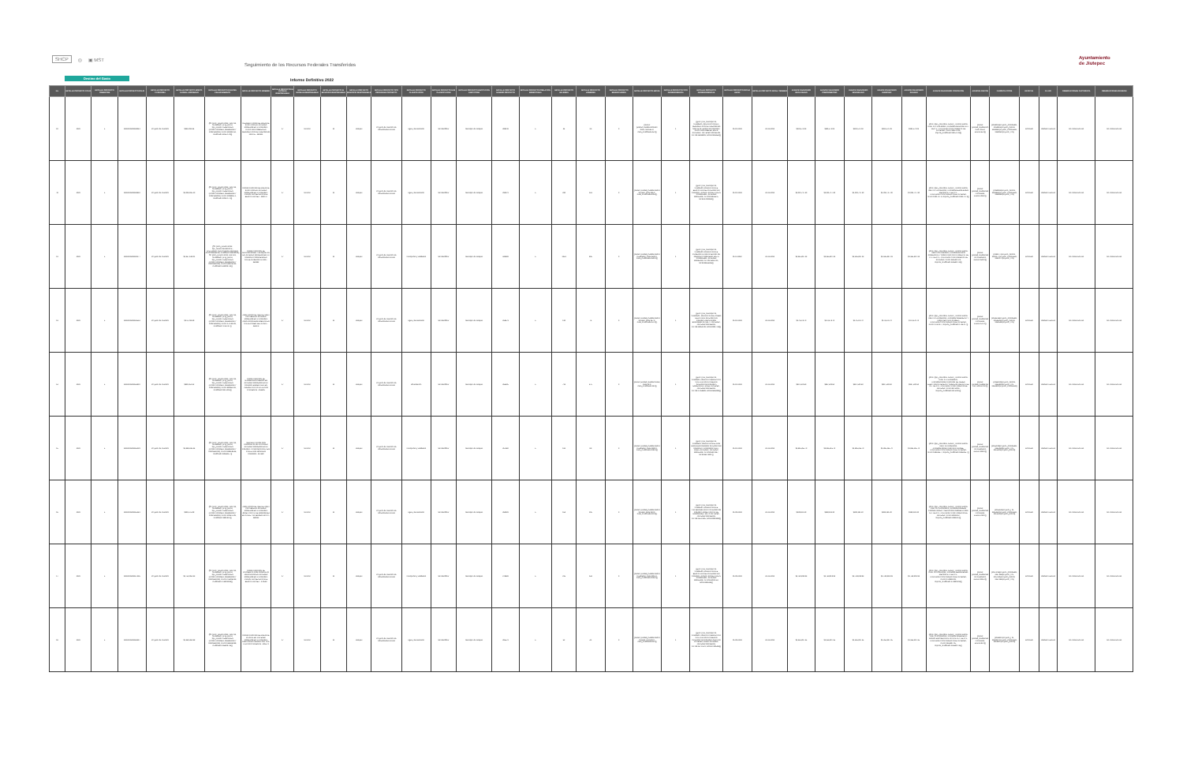SHCP ◎ ▣ MST
Seguimiento de los Recursos Federales Transferidos
Destino del Gasto Informe Definitivo 2022
Ayuntamiento
de Jiutepec
| No. | DETALLE PROYECTO CICLO | DETALLE PROYECTO TRIMESTRE | DETALLE PROYECTO FOLIO | DETALLE PROYECTO CATEGORIA | DETALLE PROYECTO MONTO GLOBAL APROBADO | DETALLE PROYECTO FUENTES FINANCIAMIENTO | DETALLE PROYECTO NOMBRE | DETALLE PROYECTO ID ENTIDAD RESPONSABLE | DETALLE PROYECTO ENTIDAD RESPONSABLE | DETALLE PROYECTO ID MUNICIPIO RESPONSABLE | DETALLE PROYECTO MUNICIPIO RESPONSABLE | DETALLE PROYECTO TIPO PROGRAMA PROYECTO | DETALLE PROYECTO CLASIFICACION | DETALLE PROYECTO SUB CLASIFICACION | DETALLE PROYECTO INSTITUCION EJECUTORA | DETALLE PROYECTO NUMERO PROYECTO | DETALLE PROYECTO POBLACION BENEFICIADA | DETALLE PROYECTO MUJERES | DETALLE PROYECTO HOMBRES | DETALLE PROYECTO BENEFICIARIOS | DETALLE PROYECTO METAS | DETALLE PROYECTO TIPO GEOREFERENCIA | DETALLE PROYECTO GEOREFERENCIAS | DETALLE PROYECTO FECHA INICIO | DETALLE PROYECTO FECHA TERMINO | AVANCE FINANCIERO RECAUDADO | AVANCE FINANCIERO COMPROMETIDO | AVANCE FINANCIERO DEVENGADO | AVANCE FINANCIERO EJERCIDO | AVANCE FINANCIERO PAGADO | AVANCE FINANCIERO CONTRATOS | AVANCES FISICOS | CARPETA FOTOS | ESTATUS | FLUJO | OBSERVACIONES CAPTURISTA | OBSERVACIONES REVISION |
| --- | --- | --- | --- | --- | --- | --- | --- | --- | --- | --- | --- | --- | --- | --- | --- | --- | --- | --- | --- | --- | --- | --- | --- | --- | --- | --- | --- | --- | --- | --- | --- | --- | --- | --- | --- | --- | --- |
| 10 | 2022 | 5 | MOR220402169061 | Proyecto de inversión | $282,292.34 | {ff1: {ciclo_recurso:2022, ramo:33, modalidad:I, prog_pres:4, tipo_recurso:FEDERALES (APORTACIONES, SUBSIDIOS Y CONVENIOS), monto:282292.34, modificado:281571.03}} | REHABILITACION DE DRENAJE SANITARIO EN JIUTEPEC MORELOS EN LA COLONIA CIVAC LOS ROBLES EN SEGUNDA PRIVADA DIECIOCHO NORTE - 289311 | 17 | Morelos | 11 | Jiutepec | Proyecto de Inversión de Infraestructura Social | Agua y saneamiento | Sin identificar | Municipio de Jiutepec | 289311 | 5 | 34 | 23 | 0 | {meta1: {unidad_medida:Kilómetro lineal, meta:45.0, meta_modificada:45.0}} | 1 | {geo1: {cve_municipio:11, localidad:1, direccion:PRIVADA SEGUNDA PRIVADA DIECIOCHO NORTE INTERIOR SN COLONIA CIVAC LOS ROBLES, 62578 JIUTEPEC, JIUTEPEC MORELOS, lon:-99.16693903, lat:18.92184522}} | 01-10-2022 | 31-12-2022 | $281,571.03 | $281,571.03 | $281,571.03 | $281,571.03 | $281,571.03 | {ctto1: {tipo_obra:Obra, numero_contrato:DNPS-R33-FIII-A.D.013/2022, contratista:MULCOSA S.A. DE C.V., convocante:AYUNTAMIENTO DE JIUTEPEC, monto:281571.03, importe_modificado:281571.03}} | {meta1: {unidad_medida:Kilómetro lineal, avance:45.0}} | {2169061/proyecto_PROCESO, 2169061/proyecto_INICIO, 2169061/proyecto_PROCESO, 2169061/proyecto_FIN} | Terminado | Validado avances | Sin observaciones | Sin observaciones |
| 11 | 2022 | 5 | MOR220402169832 | Proyecto de inversión | $1,093,825.10 | {ff1: {ciclo_recurso:2022, ramo:33, modalidad:I, prog_pres:4, tipo_recurso:FEDERALES (APORTACIONES, SUBSIDIOS Y CONVENIOS), monto:1093825.1, modificado:1091717.3}} | CONSTRUCCION DE DRENAJE SANITARIO EN JIUTEPEC MORELOS EN LA COLONIA JARDIN JUAREZ EN CALLE BENITO JUAREZ - 293072 | 17 | Morelos | 11 | Jiutepec | Proyecto de Inversión de Infraestructura Social | Agua y saneamiento | Sin identificar | Municipio de Jiutepec | 293072 | 5 | 230 | 153 | 0 | {meta1: {unidad_medida:Metros lineales, meta:306.0, meta_modificada:306.0}} | 1 | {geo1: {cve_municipio:11, localidad:9, direccion:CALLE BENITO JUAREZ INTERIOR SN COLONIA JARDÍN JUÁREZ, 62576 PROGRESO, JIUTEPEC MORELOS, lon:-99.13945475, lat:18.87990942}} | 01-10-2022 | 31-12-2022 | $1,091,717.30 | $1,091,717.30 | $1,091,717.30 | $1,091,717.30 | $1,091,717.30 | {ctto1: {tipo_obra:Obra, numero_contrato:DNPS-R33-FIII-A.D.015/2022, contratista:DEMOLIENDO MEXICO S.A. DE C.V., convocante:AYUNTAMIENTO DE JIUTEPEC, monto:1091717.3, importe_modificado:1091717.3}} | {meta1: {unidad_medida:Metros lineales, avance:306.0}} | {2169832/proyecto_INICIO, 2169832/proyecto_PROCESO, 2169832/proyecto_FIN} | Terminado | Validado avances | Sin observaciones | Sin observaciones |
| 12 | 2022 | 5 | MOR220402182177 | Proyecto de inversión | $2,347,618.01 | {ff1: {ciclo_recurso:2022, tipo_recurso:MUNICIPAL, prog_estatal_mun:Programa Municipal, monto:906365.69, modificado:914899.92}, ff2: {ciclo_recurso:2022, ramo:33, modalidad:I, prog_pres:4, tipo_recurso:FEDERALES (APORTACIONES, SUBSIDIOS Y CONVENIOS), monto:1441252.32, modificado:1430997.31}} | CONSTRUCCION DE GUARNICIONES Y BANQUETAS EN JIUTEPEC MORELOS EN LA COLONIA PROGRESO EN CALLE CLISERIO ALANIS - 343382 | 17 | Morelos | 11 | Jiutepec | Proyecto de Inversión de Infraestructura Social | Transportes y vialidades | Sin identificar | Municipio de Jiutepec | 343382 | 5 | 1253 | 835 | 0 | {meta1: {unidad_medida:Metros Cuadrados, meta:2500.0, meta_modificada:2500.0}} | 1 | {geo1: {cve_municipio:11, localidad:9, direccion:CALLE CLISERIO ALANIS INTERIOR SN COLONIA PROGRESO, 62574 PROGRESO, JIUTEPEC MORELOS, lon:-99.15051711, lat:18.88454264}} | 01-11-2022 | 31-12-2022 | $2,345,897.23 | $2,345,897.23 | $2,345,897.23 | $2,345,897.23 | $2,345,897.23 | {ctto1: {tipo_obra:Obra, numero_contrato:DNPS-R33-FIII-IR-014/2022, contratista:GRUPO COMERCIAL Y CONSTRUCTOR RANGER S. DE R. L. DE C.V., convocante:AYUNTAMIENTO DE JIUTEPEC, monto:2345897.23, importe_modificado:2345897.23}} | {meta1: {unidad_medida:Metros Cuadrados, avance:2500.0}} | {2182177/proyecto_INICIO, 2182177/proyecto_PROCESO, 2182177/proyecto_FIN} | Terminado | Validado avances | Sin observaciones | Sin observaciones |
| 13 | 2022 | 5 | MOR220402163524 | Proyecto de inversión | $174,788.39 | {ff1: {ciclo_recurso:2022, ramo:33, modalidad:I, prog_pres:4, tipo_recurso:FEDERALES (APORTACIONES, SUBSIDIOS Y CONVENIOS), monto:174788.39, modificado:173478.7}} | AMPLIACION DE RED DE AGUA POTABLE EN JIUTEPEC MORELOS EN LA COLONIA AMPLIACION BUGAMBILIAS EN CALLE PASEO DEL CANAL - 259473 | 17 | Morelos | 11 | Jiutepec | Proyecto de Inversión de Infraestructura Social | Agua y saneamiento | Sin identificar | Municipio de Jiutepec | 259473 | 5 | 110 | 74 | 0 | {meta1: {unidad_medida:Metros lineales, meta:147.0, meta_modificada:147.0}} | 1 | {geo1: {cve_municipio:11, localidad:1, direccion:CALLE PASEO DEL CANAL INTERIOR SN COLONIA AMPLIACIÓN BUGAMBILIAS, 62577 JIUTEPEC, JIUTEPEC MORELOS, lon:-99.18953789, lat:18.90917783}} | 01-10-2022 | 31-12-2022 | $173,478.70 | $173,478.70 | $173,478.70 | $173,478.70 | $173,478.70 | {ctto1: {tipo_obra:Obra, numero_contrato:DNPS-R33-FIII-A.D.006/2022, contratista:INGENIERIA Y ARQUITECTURA PANGEA, convocante:AYUNTAMIENTO DE JIUTEPEC, monto:173478.7, importe_modificado:173478.7}} | {meta1: {unidad_medida:Metros lineales, avance:147.0}} | {2163524/proyecto_PROCESO, 2163524/proyecto_INICIO, 2163524/proyecto_FIN} | Terminado | Validado avances | Sin observaciones | Sin observaciones |
| 14 | 2022 | 5 | MOR220402164810 | Proyecto de inversión | $890,352.32 | {ff1: {ciclo_recurso:2022, ramo:33, modalidad:I, prog_pres:4, tipo_recurso:FEDERALES (APORTACIONES, SUBSIDIOS Y CONVENIOS), monto:890352.32, modificado:887500.6}} | CONSTRUCCION DE ALUMBRADO PUBLICO EN JIUTEPEC MORELOS EN LA COLONIA ESMERALDA EN AVENIDA PAR VIAL LAZARO CARDENAS - 266405 | 17 | Morelos | 11 | Jiutepec | Proyecto de Inversión de Infraestructura Social | Urbanización | Sin identificar | Municipio de Jiutepec | 266405 | 5 | 713 | 475 | 0 | {meta1: {unidad_medida:Piezas, meta:19.0, meta_modificada:19.0}} | 1 | {geo1: {cve_municipio:11, localidad:1, direccion:AVENIDA PAR VIAL LAZARO CARDENAS INTERIOR SN COLONIA ESMERALDA, 62555 JIUTEPEC, JIUTEPEC MORELOS, lon:-99.17259689, lat:18.86944295}} | 01-10-2022 | 31-12-2022 | $887,500.60 | $887,500.60 | $887,500.60 | $887,500.60 | $887,500.60 | {ctto1: {tipo_obra:Obra, numero_contrato:DNPS-R33-FIII-A.D.004/2022, contratista:CONSTRUCCION DE REDES ELECTRICAS AEREAS Y SUBTERRANEAS S. DE R.L. DE C.V., convocante:AYUNTAMIENTO DE JIUTEPEC, monto:887500.6, importe_modificado:887500.6}} | {meta1: {unidad_medida:Piezas, avance:19.0}} | {2164810/proyecto_INICIO, 2164810/proyecto_FIN, 2164810/proyecto_PROCESO} | Terminado | Validado avances | Sin observaciones | Sin observaciones |
| 15 | 2022 | 5 | MOR220402165029 | Proyecto de inversión | $1,888,596.36 | {ff1: {ciclo_recurso:2022, ramo:33, modalidad:I, prog_pres:4, tipo_recurso:FEDERALES (APORTACIONES, SUBSIDIOS Y CONVENIOS), monto:1888596.36, modificado:1885265.7}} | REHABILITACION CON CONCRETO ASFALTICO EN JIUTEPEC MORELOS EN LA COLONIA FRANCISCO VILLA EN CALLE LUIS DONALDO COLOSIO - 267660 | 17 | Morelos | 11 | Jiutepec | Proyecto de Inversión de Infraestructura Social | Transportes y vialidades | Sin identificar | Municipio de Jiutepec | 267660 | 5 | 131 | 88 | 0 | {meta1: {unidad_medida:Metros Cuadrados, meta:1090.0, meta_modificada:1090.0}} | 1 | {geo1: {cve_municipio:11, localidad:1, direccion:CALLE LUIS DONALDO COLOSIO INTERIOR SN COLONIA FRANCISCO VILLA, 62555 JIUTEPEC, JIUTEPEC MORELOS, lon:-99.16997367, lat:18.86278807}} | 01-10-2022 | 31-12-2022 | $1,885,265.70 | $1,885,265.70 | $1,885,265.70 | $1,885,265.70 | $1,885,265.70 | {ctto1: {tipo_obra:Obra, numero_contrato:DNPS-R33-FIII-IR-005/2022, contratista:CONSTRUCTORA SACBE, convocante:AYUNTAMIENTO DE JIUTEPEC, monto:1885265.7, importe_modificado:1885265.7}} | {meta1: {unidad_medida:Metros Cuadrados, avance:1090.0}} | {2165029/proyecto_PROCESO, 2165029/proyecto_FIN, 2165029/proyecto_INICIO} | Terminado | Validado avances | Sin observaciones | Sin observaciones |
| 16 | 2022 | 5 | MOR220402165242 | Proyecto de inversión | $291,675.99 | {ff1: {ciclo_recurso:2022, ramo:33, modalidad:I, prog_pres:4, tipo_recurso:FEDERALES (APORTACIONES, SUBSIDIOS Y CONVENIOS), monto:291675.99, modificado:289181.2}} | AMPLIACION DE RED DE AGUA POTABLE EN JIUTEPEC MORELOS EN LA COLONIA JOSEFA ORTIZ DE DOMINGUEZ EN CALLE FARABUNDO MARTI - 269022 | 17 | Morelos | 11 | Jiutepec | Proyecto de Inversión de Infraestructura Social | Agua y saneamiento | Sin identificar | Municipio de Jiutepec | 269022 | 5 | 158 | 105 | 0 | {meta1: {unidad_medida:Metros lineales, meta:210.0, meta_modificada:210.0}} | 1 | {geo1: {cve_municipio:11, localidad:1, direccion:CALLE FARABUNDO MARTI INTERIOR SN COLONIA JOSEFA ORTIZ DE DOMÍNGUEZ, 62570 JIUTEPEC, JIUTEPEC MORELOS, lon:-99.15517835, lat:18.90913090}} | 01-09-2022 | 31-12-2022 | $289,181.20 | $289,181.20 | $289,181.20 | $289,181.20 | $289,181.20 | {ctto1: {tipo_obra:Obra, numero_contrato:DNPS-R33-FIII-A.D.002/2022, contratista:COHELO CONSULTORES Y SERVICIOS INMOBILIARIOS S.A. DE C.V., convocante:AYUNTAMIENTO DE JIUTEPEC, monto:289181.2, importe_modificado:289181.2}} | {meta1: {unidad_medida:Metros lineales, avance:210.0}} | {2165242/proyecto_FIN, 2165242/proyecto_PROCESO, 2165242/proyecto_INICIO} | Terminado | Validado avances | Sin observaciones | Sin observaciones |
| 17 | 2022 | 5 | MOR220402167236 | Proyecto de inversión | $2,752,962.33 | {ff1: {ciclo_recurso:2022, ramo:33, modalidad:I, prog_pres:4, tipo_recurso:FEDERALES (APORTACIONES, SUBSIDIOS Y CONVENIOS), monto:2752962.33, modificado:2749919.93}} | CONSTRUCCION DE PAVIMENTO CON CONCRETO HIDRAULICO EN JIUTEPEC MORELOS EN LA COLONIA JARDIN JUAREZ EN CALLE BENITO JUAREZ - 279682 | 17 | Morelos | 11 | Jiutepec | Proyecto de Inversión de Infraestructura Social | Transportes y vialidades | Sin identificar | Municipio de Jiutepec | 279682 | 5 | 215 | 144 | 0 | {meta1: {unidad_medida:Metros Cuadrados, meta:2016.0, meta_modificada:2016.0}} | 1 | {geo1: {cve_municipio:11, localidad:9, direccion:CALLE BENITO JUAREZ INTERIOR SN COLONIA JARDÍN JUÁREZ, 62576 PROGRESO, JIUTEPEC MORELOS, lon:-99.14093753, lat:18.8805324}} | 01-09-2022 | 31-12-2022 | $2,749,919.93 | $2,749,919.93 | $2,749,919.93 | $2,749,919.93 | $2,749,919.93 | {ctto1: {tipo_obra:Obra, numero_contrato:DNPS-R33-FIII-IR-013-2022, contratista:DEMOLIENDO MEXICO S.A. DE C.V., convocante:AYUNTAMIENTO DE JIUTEPEC, monto:2749919.93, importe_modificado:2749919.93}} | {meta1: {unidad_medida:Metros Cuadrados, avance:2016.0}} | {2167236/proyecto_PROCESO, 2167236/proyecto_FIN, 2167236/proyecto_INICIO, 2167236/proyecto_FIN} | Terminado | Validado avances | Sin observaciones | Sin observaciones |
| 18 | 2022 | 5 | MOR220402168397 | Proyecto de inversión | $1,360,460.88 | {ff1: {ciclo_recurso:2022, ramo:33, modalidad:I, prog_pres:4, tipo_recurso:FEDERALES (APORTACIONES, SUBSIDIOS Y CONVENIOS), monto:1360460.88, modificado:1356997.35}} | CONSTRUCCION DE DRENAJE PLUVIAL EN JIUTEPEC MORELOS EN LA COLONIA CENTRO EN AVENIDA PAR VIAL LAZARO CARDENAS - 285572 | 17 | Morelos | 11 | Jiutepec | Proyecto de Inversión de Infraestructura Social | Agua y saneamiento | Sin identificar | Municipio de Jiutepec | 285572 | 5 | 62 | 41 | 0 | {meta1: {unidad_medida:Metros lineales, meta:82.0, meta_modificada:82.0}} | 1 | {geo1: {cve_municipio:11, localidad:1, direccion:AVENIDA PAR VIAL LAZARO CARDENAS INTERIOR SN COLONIA CENTRO JIUTEPEC, 62550 JIUTEPEC, JIUTEPEC MORELOS, lon:-99.16717678, lat:18.87995194}} | 01-09-2022 | 31-12-2022 | $1,356,997.35 | $1,356,997.35 | $1,356,997.35 | $1,356,997.35 | $1,356,997.35 | {ctto1: {tipo_obra:Obra, numero_contrato:DNPS-R33-FIII-IR-008/2022, contratista:INGENIERIA GRUPO EMPRESARIAL ACTUAL S.A. DE C.V., convocante:AYUNTAMIENTO DE JIUTEPEC, monto:1356997.35, importe_modificado:1356997.35}} | {meta1: {unidad_medida:Metros lineales, avance:82.0}} | {2168397/proyecto_FIN, 2168397/proyecto_PROCESO, 2168397/proyecto_INICIO} | Terminado | Validado avances | Sin observaciones | Sin observaciones |